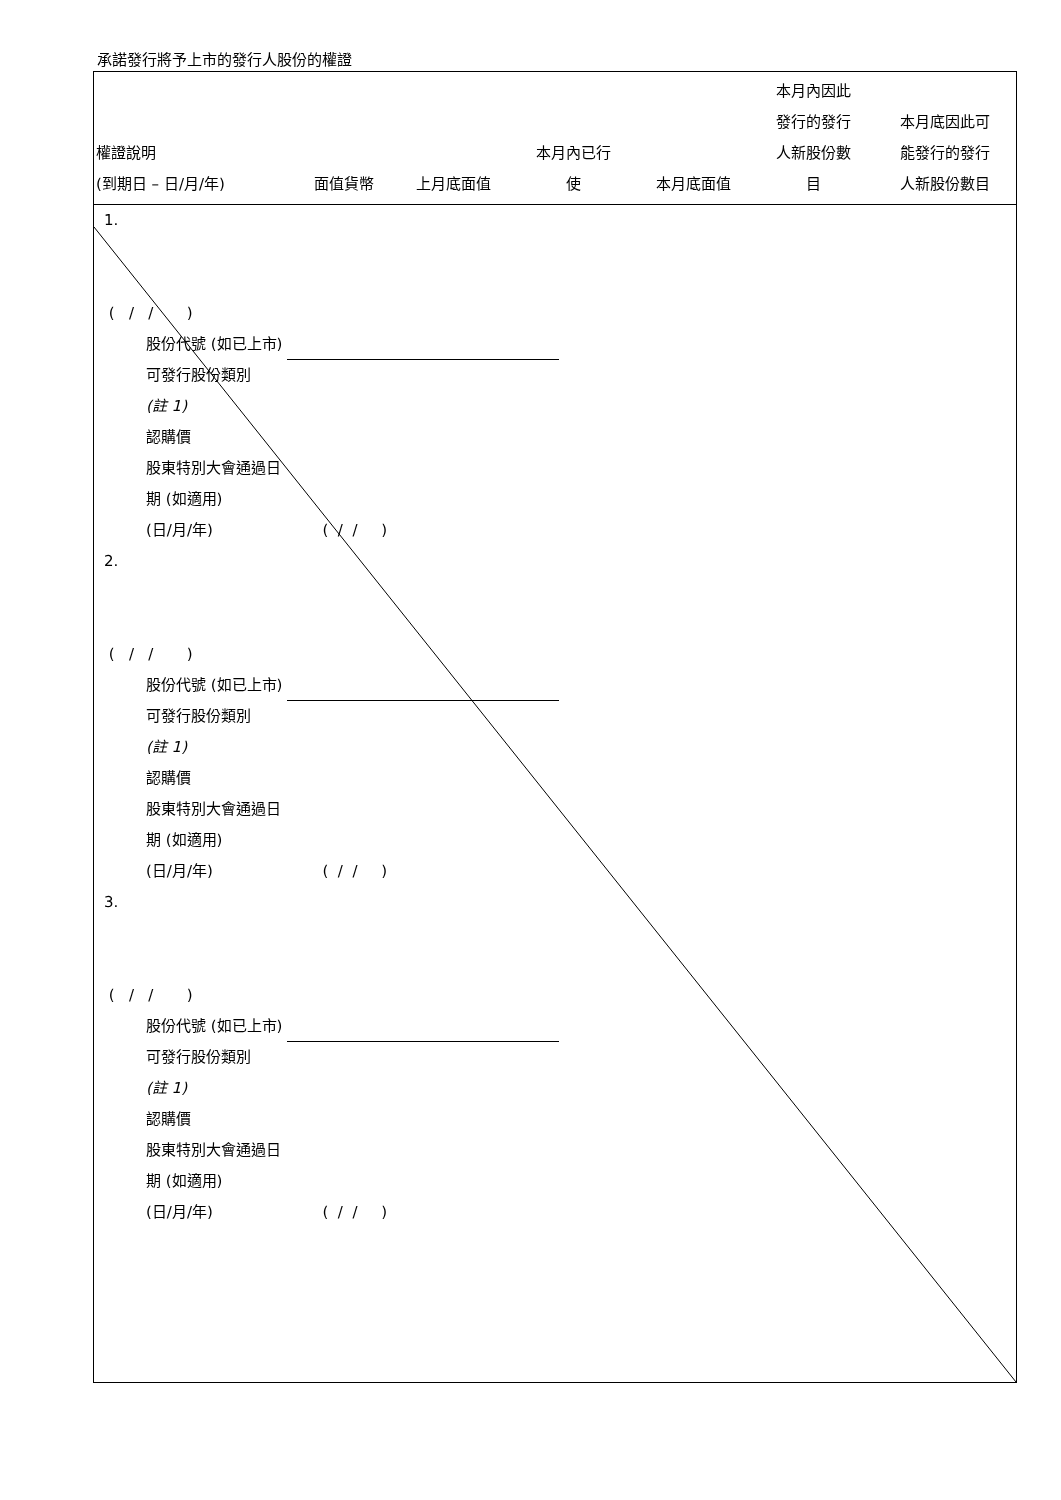承諾發行將予上市的發行人股份的權證
| 權證說明 (到期日 – 日/月/年) | 面值貨幣 | 上月底面值 | 本月內已行 使 | 本月底面值 | 本月內因此 發行的發行 人新股份數 目 | 本月底因此可 能發行的發行 人新股份數目 |
| --- | --- | --- | --- | --- | --- | --- |
1.
( / / )
股份代號 (如已上市)
可發行股份類別
(註 1)
認購價
股東特別大會通過日
期 (如適用)
(日/月/年) ( / / )
2.
( / / )
股份代號 (如已上市)
可發行股份類別
(註 1)
認購價
股東特別大會通過日
期 (如適用)
(日/月/年) ( / / )
3.
( / / )
股份代號 (如已上市)
可發行股份類別
(註 1)
認購價
股東特別大會通過日
期 (如適用)
(日/月/年) ( / / )